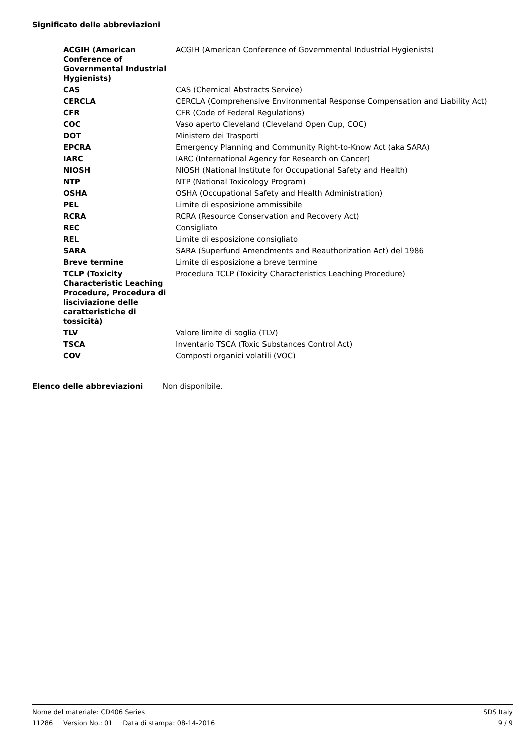Significato delle abbreviazioni
| ACGIH (American Conference of Governmental Industrial Hygienists) | ACGIH (American Conference of Governmental Industrial Hygienists) |
| CAS | CAS (Chemical Abstracts Service) |
| CERCLA | CERCLA (Comprehensive Environmental Response Compensation and Liability Act) |
| CFR | CFR (Code of Federal Regulations) |
| COC | Vaso aperto Cleveland (Cleveland Open Cup, COC) |
| DOT | Ministero dei Trasporti |
| EPCRA | Emergency Planning and Community Right-to-Know Act (aka SARA) |
| IARC | IARC (International Agency for Research on Cancer) |
| NIOSH | NIOSH (National Institute for Occupational Safety and Health) |
| NTP | NTP (National Toxicology Program) |
| OSHA | OSHA (Occupational Safety and Health Administration) |
| PEL | Limite di esposizione ammissibile |
| RCRA | RCRA (Resource Conservation and Recovery Act) |
| REC | Consigliato |
| REL | Limite di esposizione consigliato |
| SARA | SARA (Superfund Amendments and Reauthorization Act) del 1986 |
| Breve termine | Limite di esposizione a breve termine |
| TCLP (Toxicity Characteristic Leaching Procedure, Procedura di lisciviazione delle caratteristiche di tossicità) | Procedura TCLP (Toxicity Characteristics Leaching Procedure) |
| TLV | Valore limite di soglia (TLV) |
| TSCA | Inventario TSCA (Toxic Substances Control Act) |
| COV | Composti organici volatili (VOC) |
Elenco delle abbreviazioni Non disponibile.
Nome del materiale: CD406 Series SDS Italy
11286 Version No.: 01 Data di stampa: 08-14-2016 9 / 9